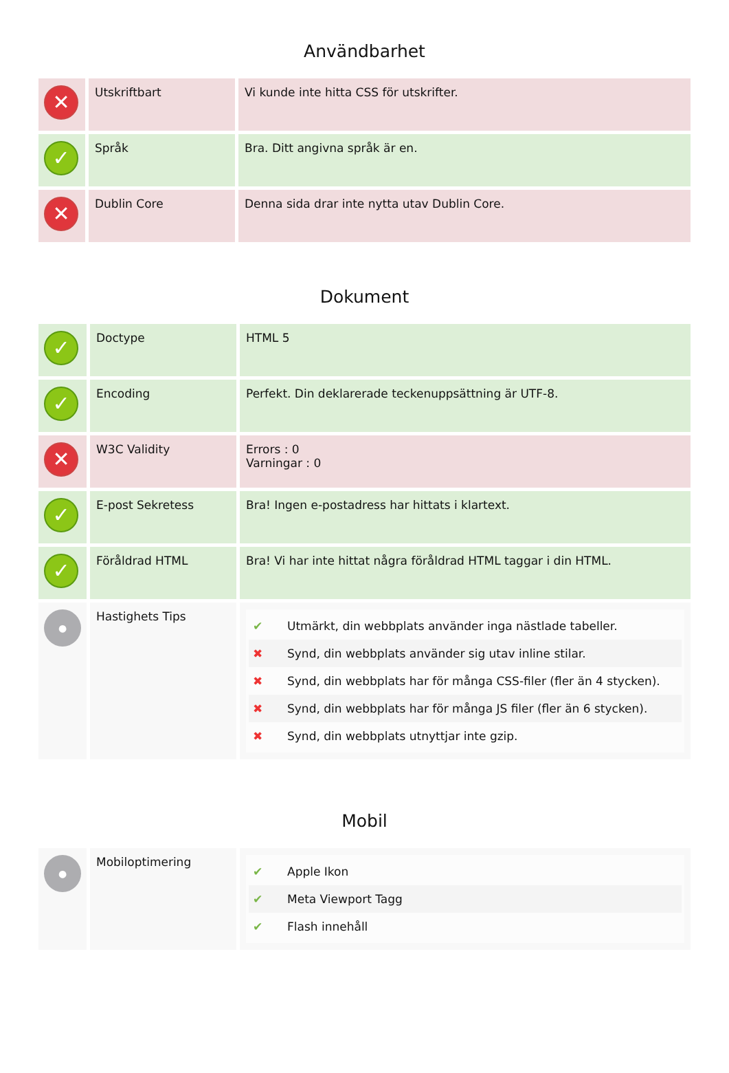Användbarhet
| ✕ | Utskriftbart | Vi kunde inte hitta CSS för utskrifter. |
| ✓ | Språk | Bra. Ditt angivna språk är en. |
| ✕ | Dublin Core | Denna sida drar inte nytta utav Dublin Core. |
Dokument
| ✓ | Doctype | HTML 5 |
| ✓ | Encoding | Perfekt. Din deklarerade teckenuppsättning är UTF-8. |
| ✕ | W3C Validity | Errors : 0 Varningar : 0 |
| ✓ | E-post Sekretess | Bra! Ingen e-postadress har hittats i klartext. |
| ✓ | Föråldrad HTML | Bra! Vi har inte hittat några föråldrad HTML taggar i din HTML. |
| ● | Hastighets Tips | ✔ Utmärkt, din webbplats använder inga nästlade tabeller. ✖ Synd, din webbplats använder sig utav inline stilar. ✖ Synd, din webbplats har för många CSS-filer (fler än 4 stycken). ✖ Synd, din webbplats har för många JS filer (fler än 6 stycken). ✖ Synd, din webbplats utnyttjar inte gzip. |
Mobil
| ● | Mobiloptimering | ✔ Apple Ikon ✔ Meta Viewport Tagg ✔ Flash innehåll |